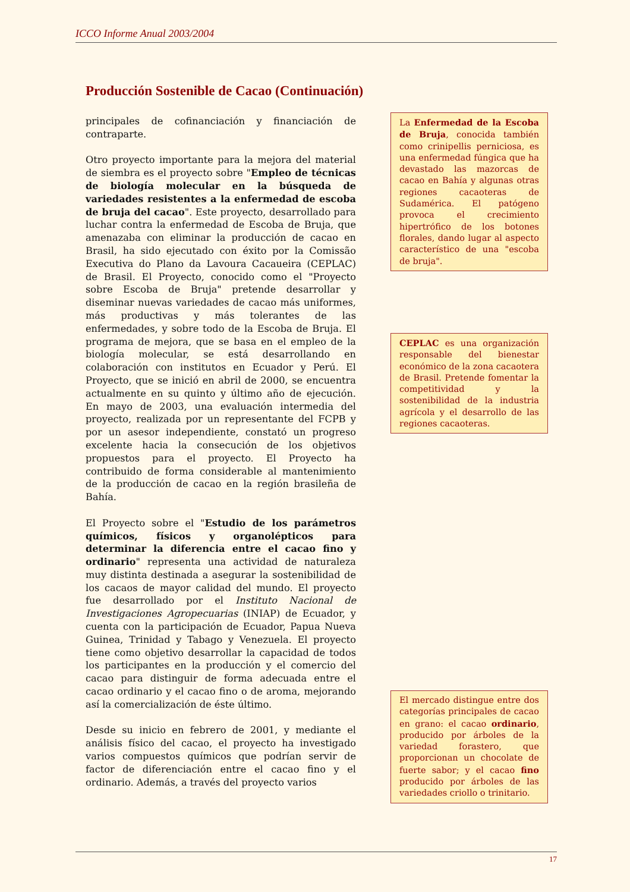ICCO Informe Anual 2003/2004
Producción Sostenible de Cacao (Continuación)
principales de cofinanciación y financiación de contraparte.
Otro proyecto importante para la mejora del material de siembra es el proyecto sobre "Empleo de técnicas de biología molecular en la búsqueda de variedades resistentes a la enfermedad de escoba de bruja del cacao". Este proyecto, desarrollado para luchar contra la enfermedad de Escoba de Bruja, que amenazaba con eliminar la producción de cacao en Brasil, ha sido ejecutado con éxito por la Comissão Executiva do Plano da Lavoura Cacaueira (CEPLAC) de Brasil. El Proyecto, conocido como el "Proyecto sobre Escoba de Bruja" pretende desarrollar y diseminar nuevas variedades de cacao más uniformes, más productivas y más tolerantes de las enfermedades, y sobre todo de la Escoba de Bruja. El programa de mejora, que se basa en el empleo de la biología molecular, se está desarrollando en colaboración con institutos en Ecuador y Perú. El Proyecto, que se inició en abril de 2000, se encuentra actualmente en su quinto y último año de ejecución. En mayo de 2003, una evaluación intermedia del proyecto, realizada por un representante del FCPB y por un asesor independiente, constató un progreso excelente hacia la consecución de los objetivos propuestos para el proyecto. El Proyecto ha contribuido de forma considerable al mantenimiento de la producción de cacao en la región brasileña de Bahía.
El Proyecto sobre el "Estudio de los parámetros químicos, físicos y organolépticos para determinar la diferencia entre el cacao fino y ordinario" representa una actividad de naturaleza muy distinta destinada a asegurar la sostenibilidad de los cacaos de mayor calidad del mundo. El proyecto fue desarrollado por el Instituto Nacional de Investigaciones Agropecuarias (INIAP) de Ecuador, y cuenta con la participación de Ecuador, Papua Nueva Guinea, Trinidad y Tabago y Venezuela. El proyecto tiene como objetivo desarrollar la capacidad de todos los participantes en la producción y el comercio del cacao para distinguir de forma adecuada entre el cacao ordinario y el cacao fino o de aroma, mejorando así la comercialización de éste último.
Desde su inicio en febrero de 2001, y mediante el análisis físico del cacao, el proyecto ha investigado varios compuestos químicos que podrían servir de factor de diferenciación entre el cacao fino y el ordinario. Además, a través del proyecto varios
La Enfermedad de la Escoba de Bruja, conocida también como crinipellis perniciosa, es una enfermedad fúngica que ha devastado las mazorcas de cacao en Bahía y algunas otras regiones cacaoteras de Sudamérica. El patógeno provoca el crecimiento hipertrófico de los botones florales, dando lugar al aspecto característico de una "escoba de bruja".
CEPLAC es una organización responsable del bienestar económico de la zona cacaotera de Brasil. Pretende fomentar la competitividad y la sostenibilidad de la industria agrícola y el desarrollo de las regiones cacaoteras.
El mercado distingue entre dos categorías principales de cacao en grano: el cacao ordinario, producido por árboles de la variedad forastero, que proporcionan un chocolate de fuerte sabor; y el cacao fino producido por árboles de las variedades criollo o trinitario.
17